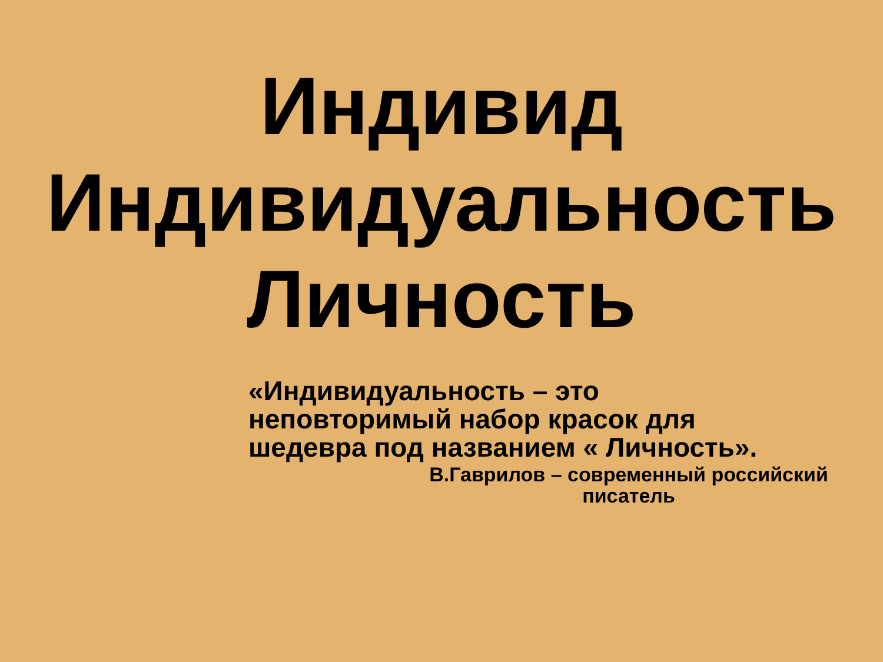Индивид
Индивидуальность
Личность
«Индивидуальность – это
неповторимый набор красок для
шедевра под названием « Личность».
В.Гаврилов – современный российский писатель